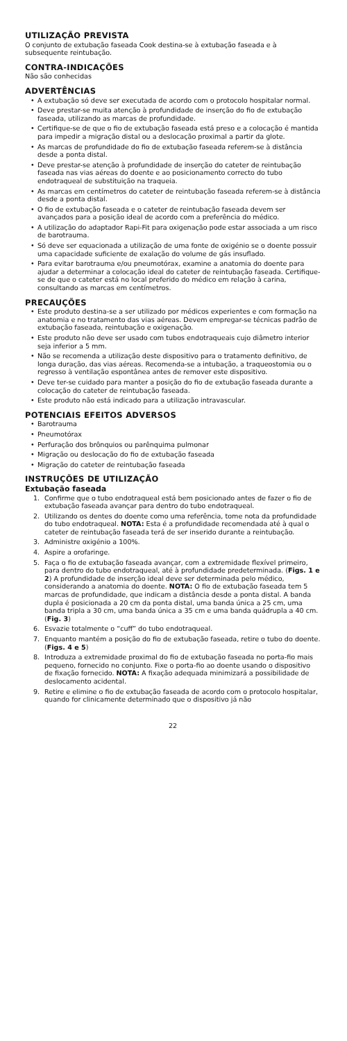UTILIZAÇÃO PREVISTA
O conjunto de extubação faseada Cook destina-se à extubação faseada e à subsequente reintubação.
CONTRA-INDICAÇÕES
Não são conhecidas
ADVERTÊNCIAS
• A extubação só deve ser executada de acordo com o protocolo hospitalar normal.
• Deve prestar-se muita atenção à profundidade de inserção do fio de extubação faseada, utilizando as marcas de profundidade.
• Certifique-se de que o fio de extubação faseada está preso e a colocação é mantida para impedir a migração distal ou a deslocação proximal a partir da glote.
• As marcas de profundidade do fio de extubação faseada referem-se à distância desde a ponta distal.
• Deve prestar-se atenção à profundidade de inserção do cateter de reintubação faseada nas vias aéreas do doente e ao posicionamento correcto do tubo endotraqueal de substituição na traqueia.
• As marcas em centímetros do cateter de reintubação faseada referem-se à distância desde a ponta distal.
• O fio de extubação faseada e o cateter de reintubação faseada devem ser avançados para a posição ideal de acordo com a preferência do médico.
• A utilização do adaptador Rapi-Fit para oxigenação pode estar associada a um risco de barotrauma.
• Só deve ser equacionada a utilização de uma fonte de oxigénio se o doente possuir uma capacidade suficiente de exalação do volume de gás insuflado.
• Para evitar barotrauma e/ou pneumotórax, examine a anatomia do doente para ajudar a determinar a colocação ideal do cateter de reintubação faseada. Certifique-se de que o cateter está no local preferido do médico em relação à carina, consultando as marcas em centímetros.
PRECAUÇÕES
• Este produto destina-se a ser utilizado por médicos experientes e com formação na anatomia e no tratamento das vias aéreas. Devem empregar-se técnicas padrão de extubação faseada, reintubação e oxigenação.
• Este produto não deve ser usado com tubos endotraqueais cujo diâmetro interior seja inferior a 5 mm.
• Não se recomenda a utilização deste dispositivo para o tratamento definitivo, de longa duração, das vias aéreas. Recomenda-se a intubação, a traqueostomia ou o regresso à ventilação espontânea antes de remover este dispositivo.
• Deve ter-se cuidado para manter a posição do fio de extubação faseada durante a colocação do cateter de reintubação faseada.
• Este produto não está indicado para a utilização intravascular.
POTENCIAIS EFEITOS ADVERSOS
• Barotrauma
• Pneumotórax
• Perfuração dos brônquios ou parênquima pulmonar
• Migração ou deslocação do fio de extubação faseada
• Migração do cateter de reintubação faseada
INSTRUÇÕES DE UTILIZAÇÃO
Extubação faseada
1. Confirme que o tubo endotraqueal está bem posicionado antes de fazer o fio de extubação faseada avançar para dentro do tubo endotraqueal.
2. Utilizando os dentes do doente como uma referência, tome nota da profundidade do tubo endotraqueal. NOTA: Esta é a profundidade recomendada até à qual o cateter de reintubação faseada terá de ser inserido durante a reintubação.
3. Administre oxigénio a 100%.
4. Aspire a orofaringe.
5. Faça o fio de extubação faseada avançar, com a extremidade flexível primeiro, para dentro do tubo endotraqueal, até à profundidade predeterminada. (Figs. 1 e 2) A profundidade de inserção ideal deve ser determinada pelo médico, considerando a anatomia do doente. NOTA: O fio de extubação faseada tem 5 marcas de profundidade, que indicam a distância desde a ponta distal. A banda dupla é posicionada a 20 cm da ponta distal, uma banda única a 25 cm, uma banda tripla a 30 cm, uma banda única a 35 cm e uma banda quádrupla a 40 cm. (Fig. 3)
6. Esvazie totalmente o “cuff” do tubo endotraqueal.
7. Enquanto mantém a posição do fio de extubação faseada, retire o tubo do doente. (Figs. 4 e 5)
8. Introduza a extremidade proximal do fio de extubação faseada no porta-fio mais pequeno, fornecido no conjunto. Fixe o porta-fio ao doente usando o dispositivo de fixação fornecido. NOTA: A fixação adequada minimizará a possibilidade de deslocamento acidental.
9. Retire e elimine o fio de extubação faseada de acordo com o protocolo hospitalar, quando for clinicamente determinado que o dispositivo já não
22